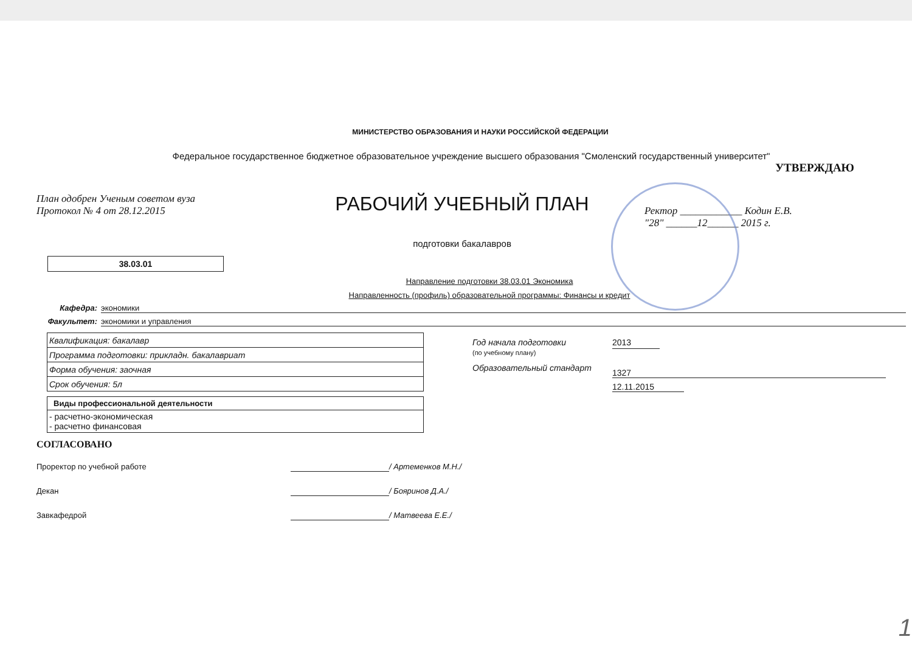МИНИСТЕРСТВО ОБРАЗОВАНИЯ И НАУКИ РОССИЙСКОЙ ФЕДЕРАЦИИ
Федеральное государственное бюджетное образовательное учреждение высшего образования "Смоленский государственный университет"
УТВЕРЖДАЮ
План одобрен Ученым советом вуза
Протокол № 4 от 28.12.2015
РАБОЧИЙ УЧЕБНЫЙ ПЛАН
подготовки бакалавров
Ректор ____________ Кодин Е.В.
"28" ______12______ 2015 г.
38.03.01
Направление подготовки 38.03.01 Экономика
Направленность (профиль) образовательной программы: Финансы и кредит
Кафедра: экономики
Факультет: экономики и управления
| Квалификация: бакалавр |
| Программа подготовки: прикладн. бакалавриат |
| Форма обучения: заочная |
| Срок обучения: 5л |
| Виды профессиональной деятельности |
| --- |
| - расчетно-экономическая - расчетно финансовая |
Год начала подготовки
(по учебному плану)
2013
Образовательный стандарт 1327
12.11.2015
СОГЛАСОВАНО
Проректор по учебной работе / Артеменков М.Н./
Декан / Бояринов Д.А./
Завкафедрой / Матвеева Е.Е./
1